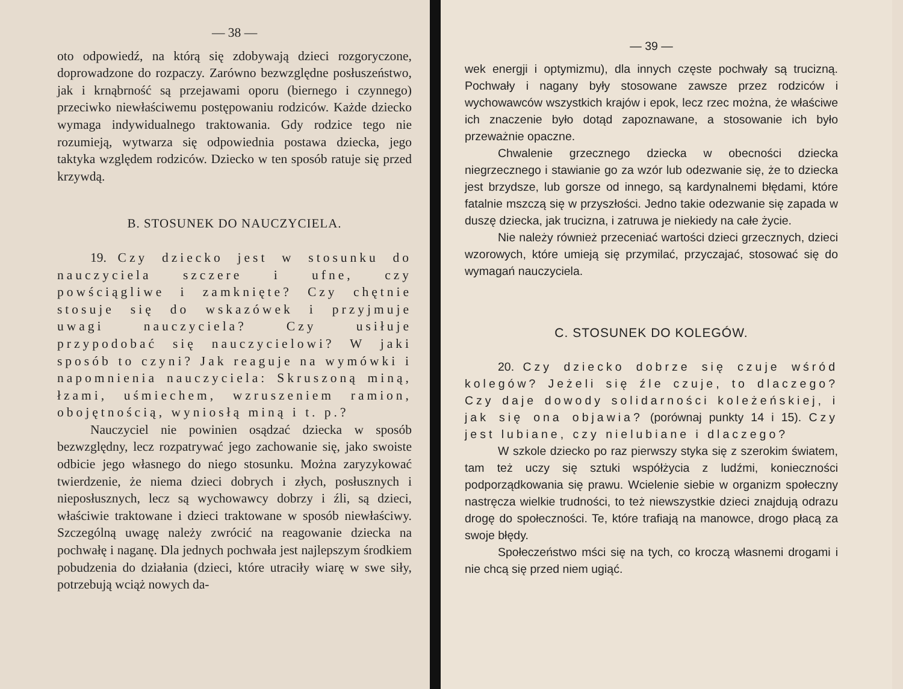— 38 —
oto odpowiedź, na którą się zdobywają dzieci rozgoryczone, doprowadzone do rozpaczy. Zarówno bezwzględne posłuszeństwo, jak i krnąbrność są przejawami oporu (biernego i czynnego) przeciwko niewłaściwemu postępowaniu rodziców. Każde dziecko wymaga indywidualnego traktowania. Gdy rodzice tego nie rozumieją, wytwarza się odpowiednia postawa dziecka, jego taktyka względem rodziców. Dziecko w ten sposób ratuje się przed krzywdą.
B. STOSUNEK DO NAUCZYCIELA.
19. Czy dziecko jest w stosunku do nauczyciela szczere i ufne, czy powściągliwe i zamknięte? Czy chętnie stosuje się do wskazówek i przyjmuje uwagi nauczyciela? Czy usiłuje przypodobać się nauczycielowi? W jaki sposób to czyni? Jak reaguje na wymówki i napomnienia nauczyciela: Skruszoną miną, łzami, uśmiechem, wzruszeniem ramion, obojętnością, wyniosłą miną i t. p.?
Nauczyciel nie powinien osądzać dziecka w sposób bezwzględny, lecz rozpatrywać jego zachowanie się, jako swoiste odbicie jego własnego do niego stosunku. Można zaryzykować twierdzenie, że niema dzieci dobrych i złych, posłusznych i nieposłusznych, lecz są wychowawcy dobrzy i źli, są dzieci, właściwie traktowane i dzieci traktowane w sposób niewłaściwy. Szczególną uwagę należy zwrócić na reagowanie dziecka na pochwałę i naganę. Dla jednych pochwała jest najlepszym środkiem pobudzenia do działania (dzieci, które utraciły wiarę w swe siły, potrzebują wciąż nowych da-
— 39 —
wek energji i optymizmu), dla innych częste pochwały są trucizną. Pochwały i nagany były stosowane zawsze przez rodziców i wychowawców wszystkich krajów i epok, lecz rzec można, że właściwe ich znaczenie było dotąd zapoznawane, a stosowanie ich było przeważnie opaczne.
Chwalenie grzecznego dziecka w obecności dziecka niegrzecznego i stawianie go za wzór lub odezwanie się, że to dziecka jest brzydsze, lub gorsze od innego, są kardynalnemi błędami, które fatalnie mszczą się w przyszłości. Jedno takie odezwanie się zapada w duszę dziecka, jak trucizna, i zatruwa je niekiedy na całe życie.
Nie należy również przeceniać wartości dzieci grzecznych, dzieci wzorowych, które umieją się przymilać, przyczajać, stosować się do wymagań nauczyciela.
C. STOSUNEK DO KOLEGÓW.
20. Czy dziecko dobrze się czuje wśród kolegów? Jeżeli się źle czuje, to dlaczego? Czy daje dowody solidarności koleżeńskiej, i jak się ona objawia? (porównaj punkty 14 i 15). Czy jest lubiane, czy nielubiane i dlaczego?
W szkole dziecko po raz pierwszy styka się z szerokim światem, tam też uczy się sztuki współżycia z ludźmi, konieczności podporządkowania się prawu. Wcielenie siebie w organizm społeczny nastręcza wielkie trudności, to też niewszystkie dzieci znajdują odrazu drogę do społeczności. Te, które trafiają na manowce, drogo płacą za swoje błędy.
Społeczeństwo mści się na tych, co kroczą własnemi drogami i nie chcą się przed niem ugiąć.